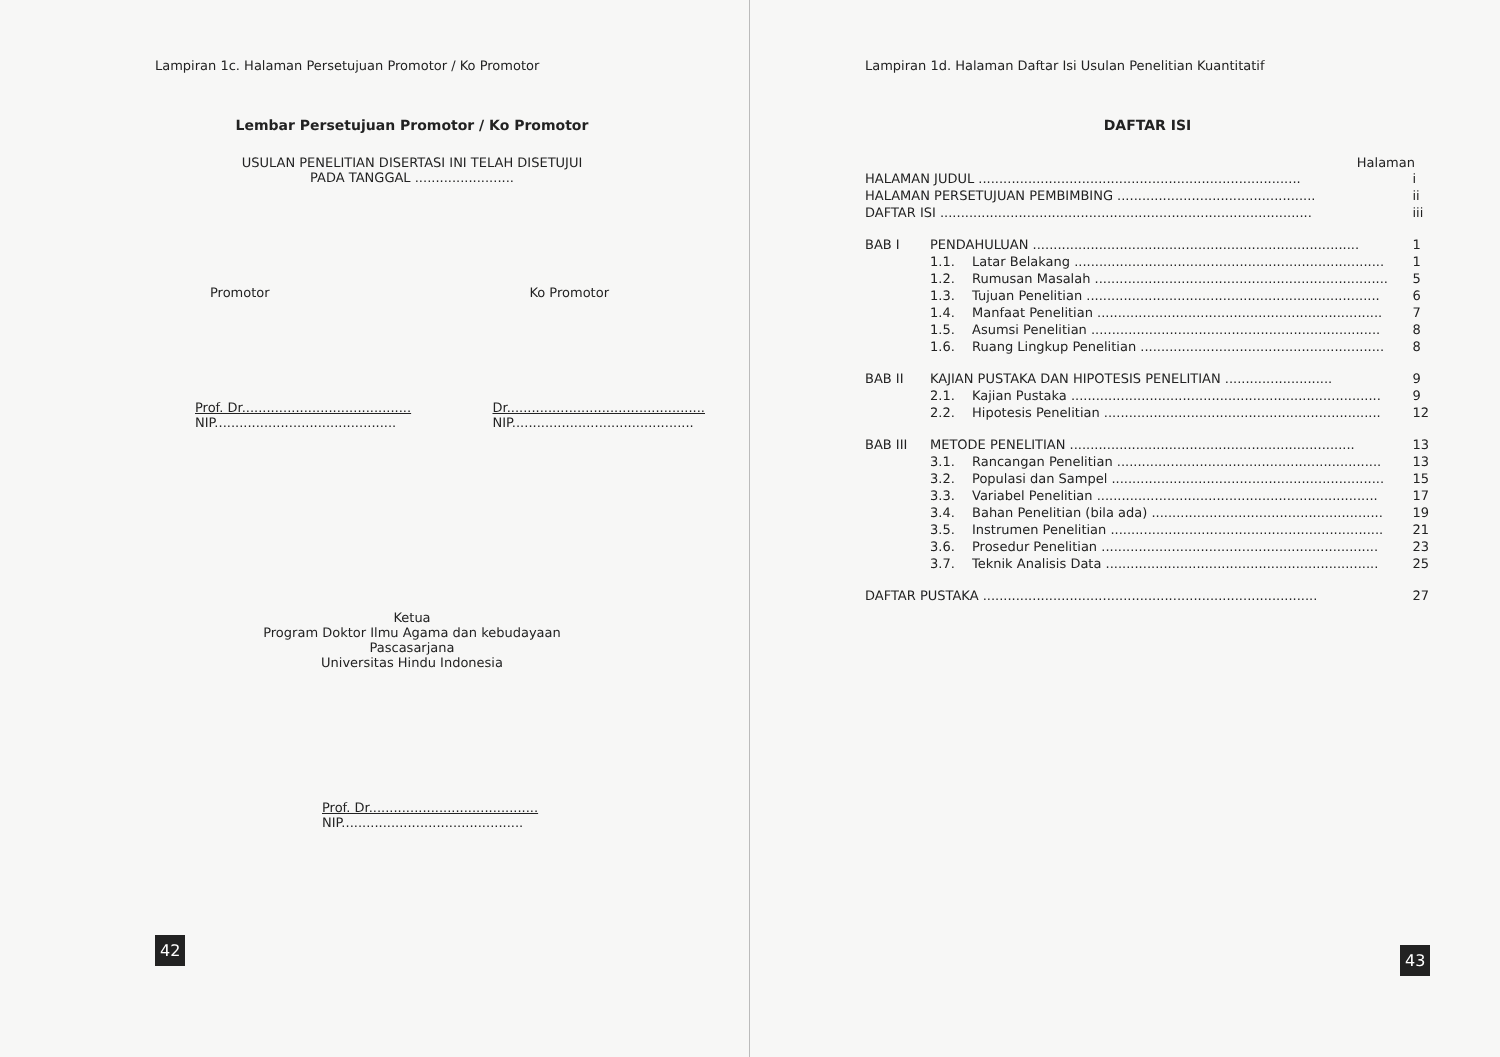Lampiran 1c. Halaman Persetujuan Promotor / Ko Promotor
Lembar Persetujuan Promotor / Ko Promotor
USULAN PENELITIAN DISERTASI INI TELAH DISETUJUI
PADA TANGGAL ........................
Promotor Ko Promotor
Prof. Dr.........................................
NIP............................................
Dr................................................
NIP............................................
Ketua
Program Doktor Ilmu Agama dan kebudayaan
Pascasarjana
Universitas Hindu Indonesia
Prof. Dr.........................................
NIP............................................
42
Lampiran 1d. Halaman Daftar Isi Usulan Penelitian Kuantitatif
DAFTAR ISI
Halaman
| HALAMAN JUDUL .............................................................................. | | | i |
| HALAMAN PERSETUJUAN PEMBIMBING ................................................ | | | ii |
| DAFTAR ISI .......................................................................................... | | | iii |
| BAB I | PENDAHULUAN ............................................................................... | | 1 |
| | 1.1. | Latar Belakang ........................................................................... | 1 |
| | 1.2. | Rumusan Masalah ....................................................................... | 5 |
| | 1.3. | Tujuan Penelitian ....................................................................... | 6 |
| | 1.4. | Manfaat Penelitian ..................................................................... | 7 |
| | 1.5. | Asumsi Penelitian ...................................................................... | 8 |
| | 1.6. | Ruang Lingkup Penelitian ........................................................... | 8 |
| BAB II | KAJIAN PUSTAKA DAN HIPOTESIS PENELITIAN .......................... | | 9 |
| | 2.1. | Kajian Pustaka ........................................................................... | 9 |
| | 2.2. | Hipotesis Penelitian ................................................................... | 12 |
| BAB III | METODE PENELITIAN ..................................................................... | | 13 |
| | 3.1. | Rancangan Penelitian ................................................................ | 13 |
| | 3.2. | Populasi dan Sampel .................................................................. | 15 |
| | 3.3. | Variabel Penelitian .................................................................... | 17 |
| | 3.4. | Bahan Penelitian (bila ada) ........................................................ | 19 |
| | 3.5. | Instrumen Penelitian .................................................................. | 21 |
| | 3.6. | Prosedur Penelitian ................................................................... | 23 |
| | 3.7. | Teknik Analisis Data .................................................................. | 25 |
| DAFTAR PUSTAKA ................................................................................. | | | 27 |
43